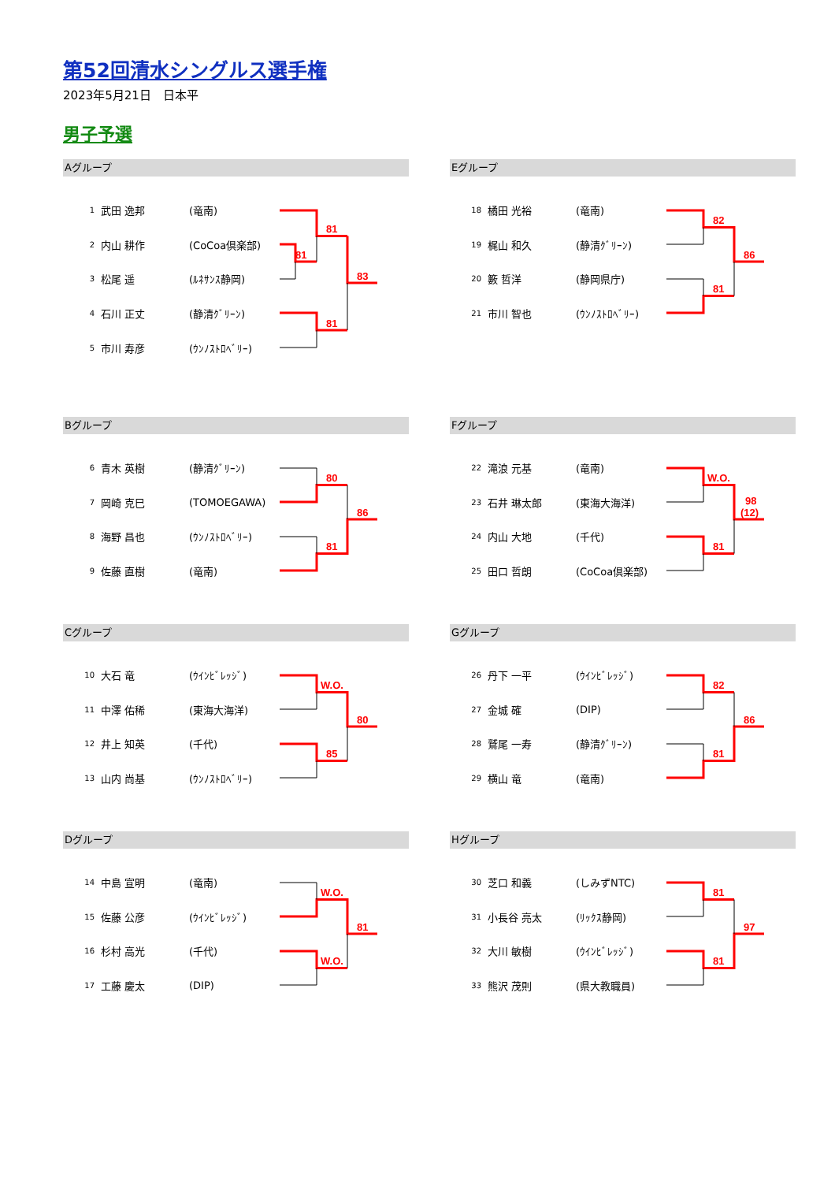第52回清水シングルス選手権
2023年5月21日　日本平
男子予選
Aグループ
| 1 | 武田 逸邦 | (竜南) |
| 2 | 内山 耕作 | (CoCoa倶楽部) |
| 3 | 松尾 遥 | (ﾙﾈｻﾝｽ静岡) |
| 4 | 石川 正丈 | (静清ｸﾞﾘｰﾝ) |
| 5 | 市川 寿彦 | (ｳﾝﾉｽﾄﾛﾍﾞﾘｰ) |
81
81
81
83
Eグループ
| 18 | 橘田 光裕 | (竜南) |
| 19 | 梶山 和久 | (静清ｸﾞﾘｰﾝ) |
| 20 | 籔 哲洋 | (静岡県庁) |
| 21 | 市川 智也 | (ｳﾝﾉｽﾄﾛﾍﾞﾘｰ) |
82
81
86
Bグループ
| 6 | 青木 英樹 | (静清ｸﾞﾘｰﾝ) |
| 7 | 岡崎 克巳 | (TOMOEGAWA) |
| 8 | 海野 昌也 | (ｳﾝﾉｽﾄﾛﾍﾞﾘｰ) |
| 9 | 佐藤 直樹 | (竜南) |
80
81
86
Fグループ
| 22 | 滝浪 元基 | (竜南) |
| 23 | 石井 琳太郎 | (東海大海洋) |
| 24 | 内山 大地 | (千代) |
| 25 | 田口 哲朗 | (CoCoa倶楽部) |
W.O.
81
98
(12)
Cグループ
| 10 | 大石 竜 | (ｳｲﾝﾋﾞﾚｯｼﾞ) |
| 11 | 中澤 佑稀 | (東海大海洋) |
| 12 | 井上 知英 | (千代) |
| 13 | 山内 尚基 | (ｳﾝﾉｽﾄﾛﾍﾞﾘｰ) |
W.O.
85
80
Gグループ
| 26 | 丹下 一平 | (ｳｲﾝﾋﾞﾚｯｼﾞ) |
| 27 | 金城 確 | (DIP) |
| 28 | 鷲尾 一寿 | (静清ｸﾞﾘｰﾝ) |
| 29 | 横山 竜 | (竜南) |
82
81
86
Dグループ
| 14 | 中島 宣明 | (竜南) |
| 15 | 佐藤 公彦 | (ｳｲﾝﾋﾞﾚｯｼﾞ) |
| 16 | 杉村 高光 | (千代) |
| 17 | 工藤 慶太 | (DIP) |
W.O.
W.O.
81
Hグループ
| 30 | 芝口 和義 | (しみずNTC) |
| 31 | 小長谷 亮太 | (ﾘｯｸｽ静岡) |
| 32 | 大川 敏樹 | (ｳｲﾝﾋﾞﾚｯｼﾞ) |
| 33 | 熊沢 茂則 | (県大教職員) |
81
81
97